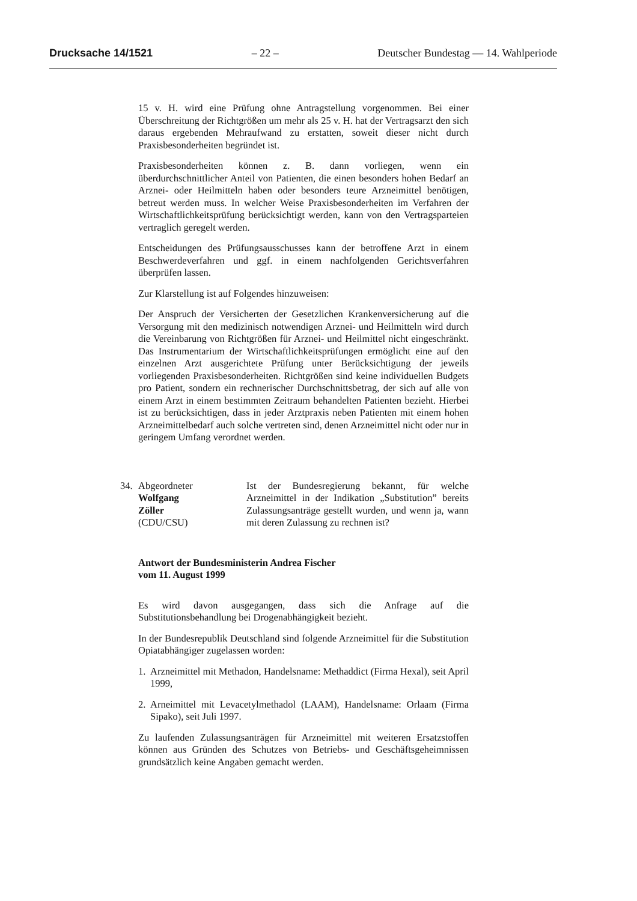Drucksache 14/1521 – 22 – Deutscher Bundestag — 14. Wahlperiode
15 v. H. wird eine Prüfung ohne Antragstellung vorgenommen. Bei einer Überschreitung der Richtgrößen um mehr als 25 v. H. hat der Vertragsarzt den sich daraus ergebenden Mehraufwand zu erstatten, soweit dieser nicht durch Praxisbesonderheiten begründet ist.
Praxisbesonderheiten können z. B. dann vorliegen, wenn ein überdurchschnittlicher Anteil von Patienten, die einen besonders hohen Bedarf an Arznei- oder Heilmitteln haben oder besonders teure Arzneimittel benötigen, betreut werden muss. In welcher Weise Praxisbesonderheiten im Verfahren der Wirtschaftlichkeitsprüfung berücksichtigt werden, kann von den Vertragsparteien vertraglich geregelt werden.
Entscheidungen des Prüfungsausschusses kann der betroffene Arzt in einem Beschwerdeverfahren und ggf. in einem nachfolgenden Gerichtsverfahren überprüfen lassen.
Zur Klarstellung ist auf Folgendes hinzuweisen:
Der Anspruch der Versicherten der Gesetzlichen Krankenversicherung auf die Versorgung mit den medizinisch notwendigen Arznei- und Heilmitteln wird durch die Vereinbarung von Richtgrößen für Arznei- und Heilmittel nicht eingeschränkt. Das Instrumentarium der Wirtschaftlichkeitsprüfungen ermöglicht eine auf den einzelnen Arzt ausgerichtete Prüfung unter Berücksichtigung der jeweils vorliegenden Praxisbesonderheiten. Richtgrößen sind keine individuellen Budgets pro Patient, sondern ein rechnerischer Durchschnittsbetrag, der sich auf alle von einem Arzt in einem bestimmten Zeitraum behandelten Patienten bezieht. Hierbei ist zu berücksichtigen, dass in jeder Arztpraxis neben Patienten mit einem hohen Arzneimittelbedarf auch solche vertreten sind, denen Arzneimittel nicht oder nur in geringem Umfang verordnet werden.
34. Abgeordneter
Wolfgang
Zöller
(CDU/CSU)
Ist der Bundesregierung bekannt, für welche Arzneimittel in der Indikation „Substitution” bereits Zulassungsanträge gestellt wurden, und wenn ja, wann mit deren Zulassung zu rechnen ist?
Antwort der Bundesministerin Andrea Fischer
vom 11. August 1999
Es wird davon ausgegangen, dass sich die Anfrage auf die Substitutionsbehandlung bei Drogenabhängigkeit bezieht.
In der Bundesrepublik Deutschland sind folgende Arzneimittel für die Substitution Opiatabhängiger zugelassen worden:
1. Arzneimittel mit Methadon, Handelsname: Methaddict (Firma Hexal), seit April 1999,
2. Arneimittel mit Levacetylmethadol (LAAM), Handelsname: Orlaam (Firma Sipako), seit Juli 1997.
Zu laufenden Zulassungsanträgen für Arzneimittel mit weiteren Ersatzstoffen können aus Gründen des Schutzes von Betriebs- und Geschäftsgeheimnissen grundsätzlich keine Angaben gemacht werden.